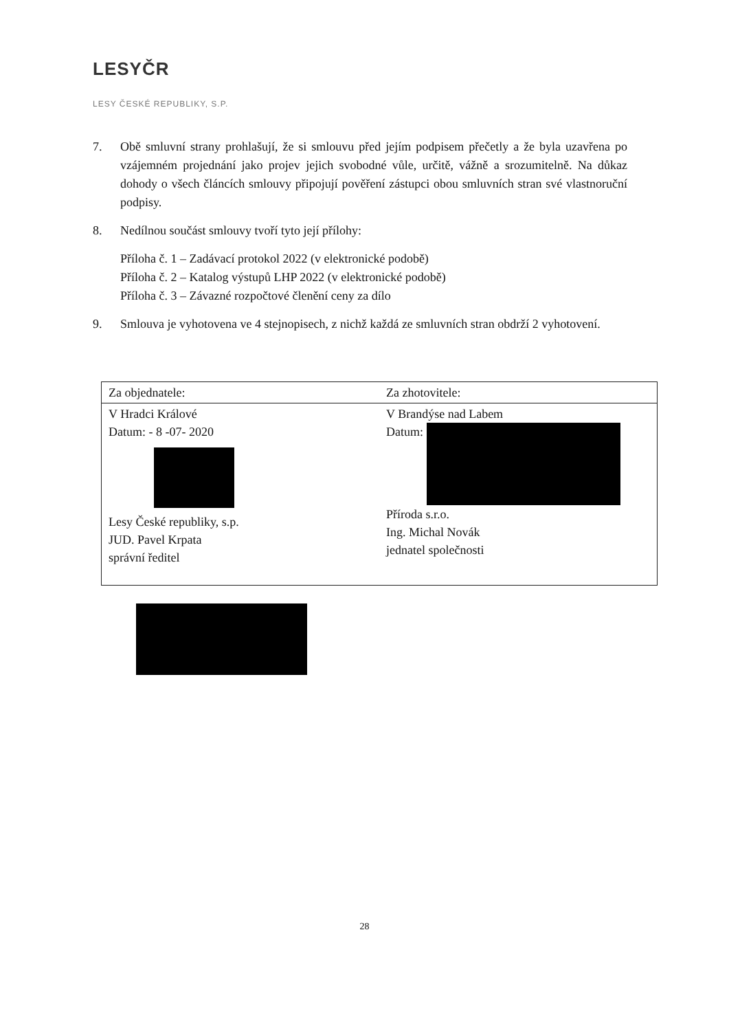LESYČR
LESY ČESKÉ REPUBLIKY, S.P.
7. Obě smluvní strany prohlašují, že si smlouvu před jejím podpisem přečetly a že byla uzavřena po vzájemném projednání jako projev jejich svobodné vůle, určitě, vážně a srozumitelně. Na důkaz dohody o všech článcích smlouvy připojují pověření zástupci obou smluvních stran své vlastnoruční podpisy.
8. Nedílnou součást smlouvy tvoří tyto její přílohy:
Příloha č. 1 – Zadávací protokol 2022 (v elektronické podobě)
Příloha č. 2 – Katalog výstupů LHP 2022 (v elektronické podobě)
Příloha č. 3 – Závazné rozpočtové členění ceny za dílo
9. Smlouva je vyhotovena ve 4 stejnopisech, z nichž každá ze smluvních stran obdrží 2 vyhotovení.
| Za objednatele: | Za zhotovitele: |
| V Hradci Králové Datum: - 8 -07- 2020 Lesy České republiky, s.p. JUD. Pavel Krpata správní ředitel | V Brandýse nad Labem Datum: Příroda s.r.o. Ing. Michal Novák jednatel společnosti |
28